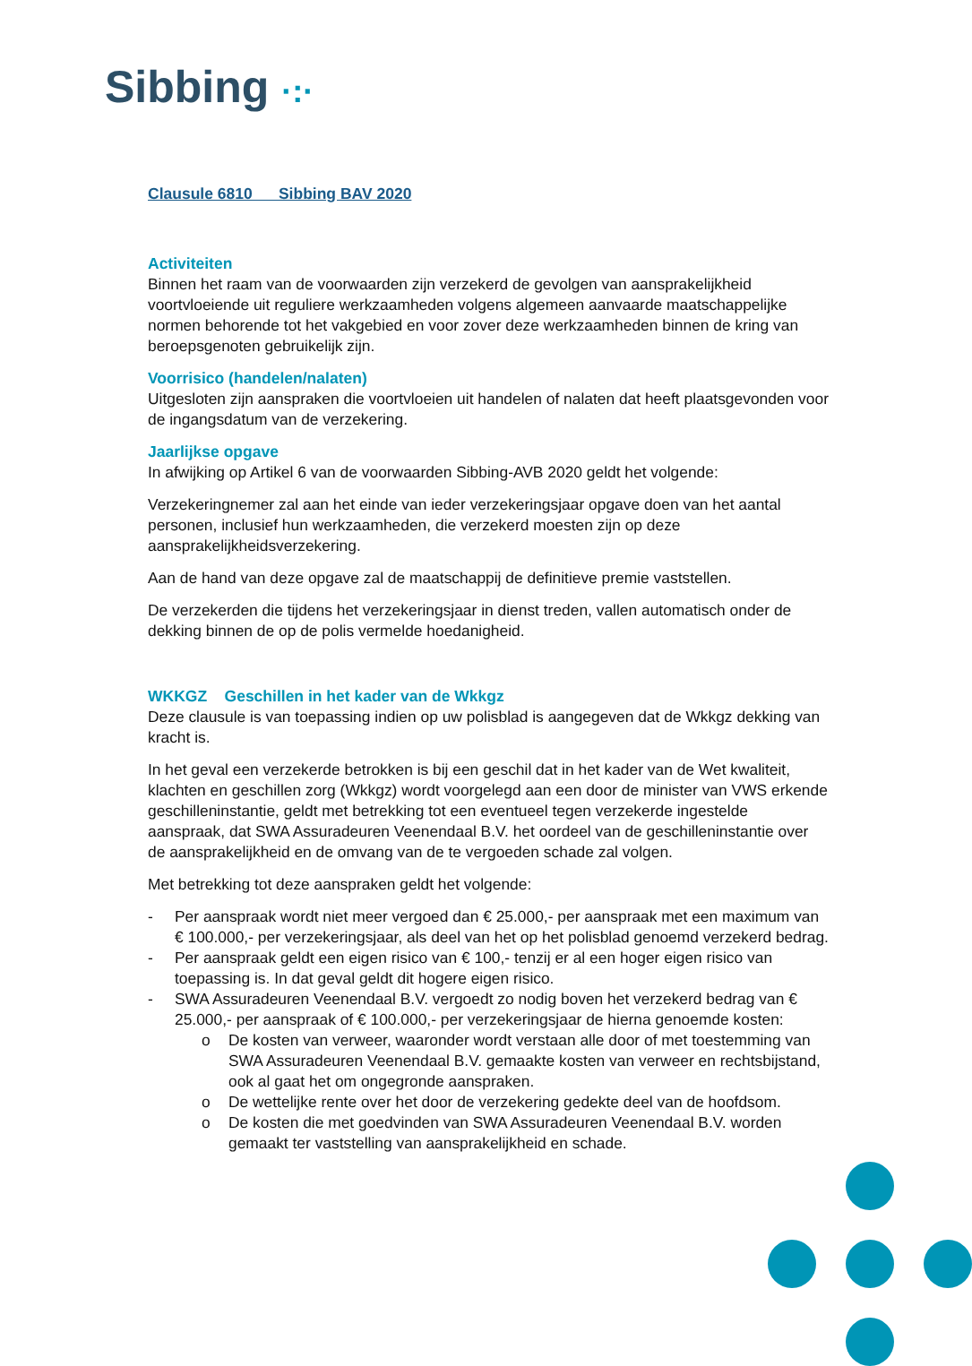Sibbing ·:·
Clausule 6810 Sibbing BAV 2020
Activiteiten
Binnen het raam van de voorwaarden zijn verzekerd de gevolgen van aansprakelijkheid voortvloeiende uit reguliere werkzaamheden volgens algemeen aanvaarde maatschappelijke normen behorende tot het vakgebied en voor zover deze werkzaamheden binnen de kring van beroepsgenoten gebruikelijk zijn.
Voorrisico (handelen/nalaten)
Uitgesloten zijn aanspraken die voortvloeien uit handelen of nalaten dat heeft plaatsgevonden voor de ingangsdatum van de verzekering.
Jaarlijkse opgave
In afwijking op Artikel 6 van de voorwaarden Sibbing-AVB 2020 geldt het volgende:
Verzekeringnemer zal aan het einde van ieder verzekeringsjaar opgave doen van het aantal personen, inclusief hun werkzaamheden, die verzekerd moesten zijn op deze aansprakelijkheidsverzekering.
Aan de hand van deze opgave zal de maatschappij de definitieve premie vaststellen.
De verzekerden die tijdens het verzekeringsjaar in dienst treden, vallen automatisch onder de dekking binnen de op de polis vermelde hoedanigheid.
WKKGZ Geschillen in het kader van de Wkkgz
Deze clausule is van toepassing indien op uw polisblad is aangegeven dat de Wkkgz dekking van kracht is.
In het geval een verzekerde betrokken is bij een geschil dat in het kader van de Wet kwaliteit, klachten en geschillen zorg (Wkkgz) wordt voorgelegd aan een door de minister van VWS erkende geschilleninstantie, geldt met betrekking tot een eventueel tegen verzekerde ingestelde aanspraak, dat SWA Assuradeuren Veenendaal B.V. het oordeel van de geschilleninstantie over de aansprakelijkheid en de omvang van de te vergoeden schade zal volgen.
Met betrekking tot deze aanspraken geldt het volgende:
- Per aanspraak wordt niet meer vergoed dan € 25.000,- per aanspraak met een maximum van € 100.000,- per verzekeringsjaar, als deel van het op het polisblad genoemd verzekerd bedrag.
- Per aanspraak geldt een eigen risico van € 100,- tenzij er al een hoger eigen risico van toepassing is. In dat geval geldt dit hogere eigen risico.
- SWA Assuradeuren Veenendaal B.V. vergoedt zo nodig boven het verzekerd bedrag van € 25.000,- per aanspraak of € 100.000,- per verzekeringsjaar de hierna genoemde kosten:
o De kosten van verweer, waaronder wordt verstaan alle door of met toestemming van SWA Assuradeuren Veenendaal B.V. gemaakte kosten van verweer en rechtsbijstand, ook al gaat het om ongegronde aanspraken.
o De wettelijke rente over het door de verzekering gedekte deel van de hoofdsom.
o De kosten die met goedvinden van SWA Assuradeuren Veenendaal B.V. worden gemaakt ter vaststelling van aansprakelijkheid en schade.